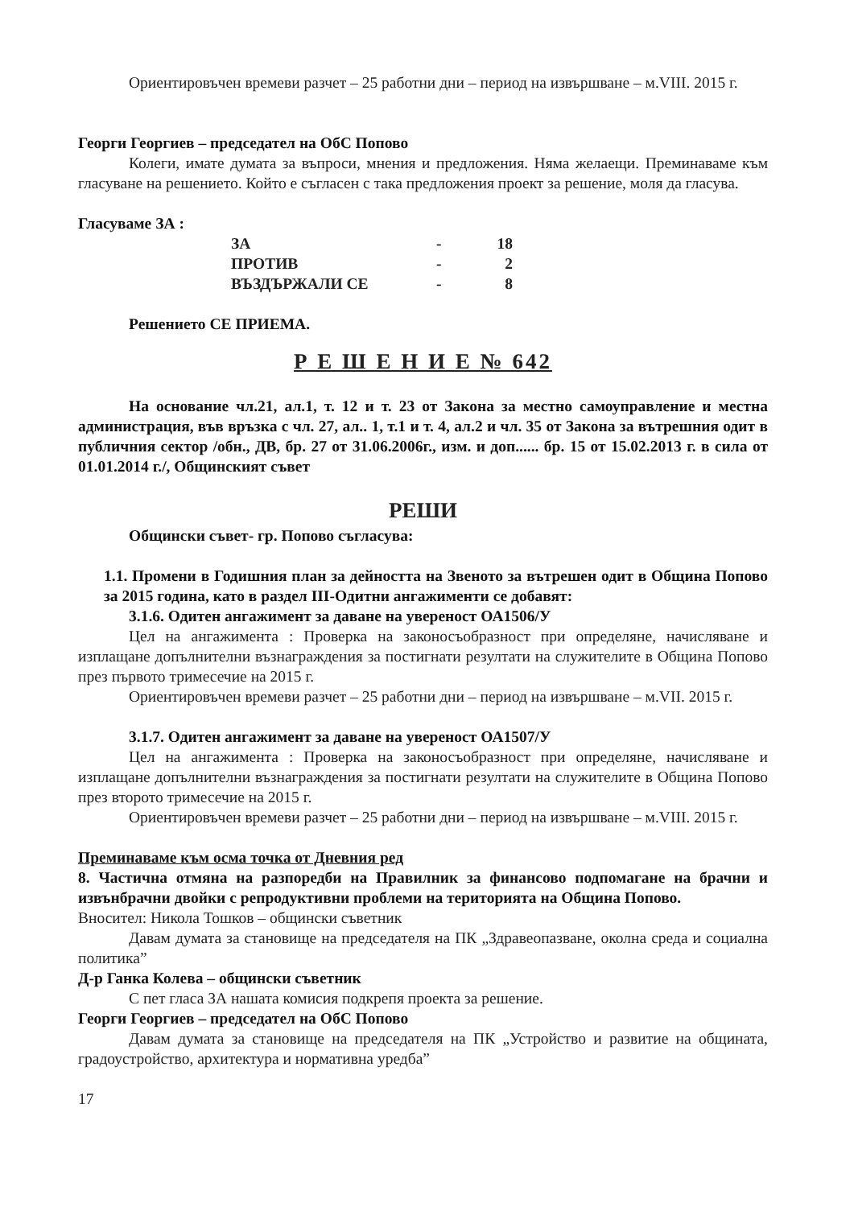Ориентировъчен времеви разчет – 25 работни дни – период на извършване – м.VIII. 2015 г.
Георги Георгиев – председател на ОбС Попово
Колеги, имате думата за въпроси, мнения и предложения. Няма желаещи. Преминаваме към гласуване на решението. Който е съгласен с така предложения проект за решение, моля да гласува.
Гласуваме ЗА :
| ЗА | - | 18 |
| ПРОТИВ | - | 2 |
| ВЪЗДЪРЖАЛИ СЕ | - | 8 |
Решението СЕ ПРИЕМА.
Р Е Ш Е Н И Е № 642
На основание чл.21, ал.1, т. 12 и т. 23 от Закона за местно самоуправление и местна администрация, във връзка с чл. 27, ал.. 1, т.1 и т. 4, ал.2 и чл. 35 от Закона за вътрешния одит в публичния сектор /обн., ДВ, бр. 27 от 31.06.2006г., изм. и доп...... бр. 15 от 15.02.2013 г. в сила от 01.01.2014 г./, Общинският съвет
РЕШИ
Общински съвет- гр. Попово съгласува:
1.1. Промени в Годишния план за дейността на Звеното за вътрешен одит в Община Попово за 2015 година, като в раздел III-Одитни ангажименти се добавят:
3.1.6. Одитен ангажимент за даване на увереност ОА1506/У
Цел на ангажимента : Проверка на законосъобразност при определяне, начисляване и изплащане допълнителни възнаграждения за постигнати резултати на служителите в Община Попово през първото тримесечие на 2015 г.
Ориентировъчен времеви разчет – 25 работни дни – период на извършване – м.VII. 2015 г.
3.1.7. Одитен ангажимент за даване на увереност ОА1507/У
Цел на ангажимента : Проверка на законосъобразност при определяне, начисляване и изплащане допълнителни възнаграждения за постигнати резултати на служителите в Община Попово през второто тримесечие на 2015 г.
Ориентировъчен времеви разчет – 25 работни дни – период на извършване – м.VIII. 2015 г.
Преминаваме към осма точка от Дневния ред
8. Частична отмяна на разпоредби на Правилник за финансово подпомагане на брачни и извънбрачни двойки с репродуктивни проблеми на територията на Община Попово.
Вносител: Никола Тошков – общински съветник
Давам думата за становище на председателя на ПК „Здравеопазване, околна среда и социална политика”
Д-р Ганка Колева – общински съветник
С пет гласа ЗА нашата комисия подкрепя проекта за решение.
Георги Георгиев – председател на ОбС Попово
Давам думата за становище на председателя на ПК „Устройство и развитие на общината, градоустройство, архитектура и нормативна уредба”
17